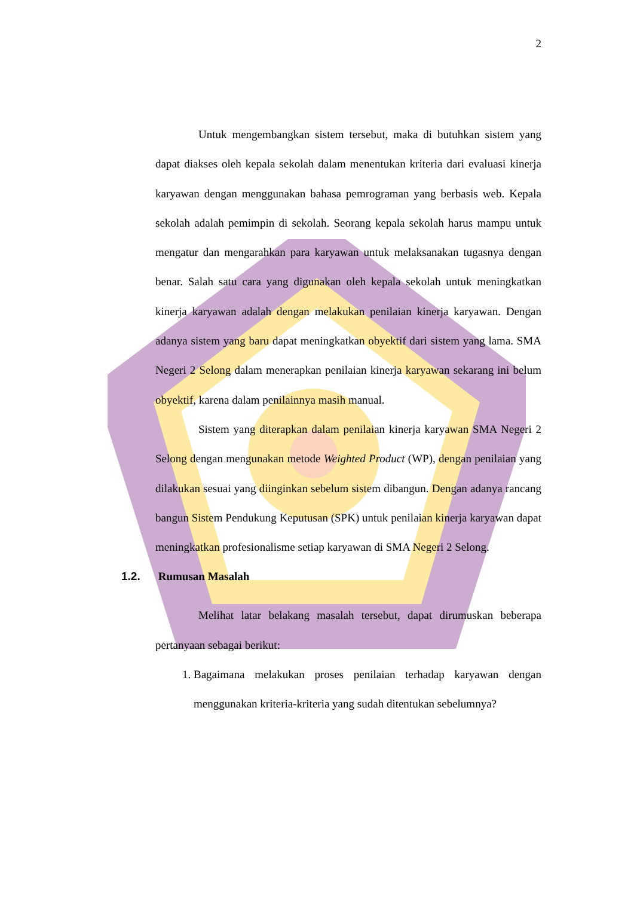2
Untuk mengembangkan sistem tersebut, maka di butuhkan sistem yang dapat diakses oleh kepala sekolah dalam menentukan kriteria dari evaluasi kinerja karyawan dengan menggunakan bahasa pemrograman yang berbasis web. Kepala sekolah adalah pemimpin di sekolah. Seorang kepala sekolah harus mampu untuk mengatur dan mengarahkan para karyawan untuk melaksanakan tugasnya dengan benar. Salah satu cara yang digunakan oleh kepala sekolah untuk meningkatkan kinerja karyawan adalah dengan melakukan penilaian kinerja karyawan. Dengan adanya sistem yang baru dapat meningkatkan obyektif dari sistem yang lama. SMA Negeri 2 Selong dalam menerapkan penilaian kinerja karyawan sekarang ini belum obyektif, karena dalam penilainnya masih manual.
Sistem yang diterapkan dalam penilaian kinerja karyawan SMA Negeri 2 Selong dengan mengunakan metode Weighted Product (WP), dengan penilaian yang dilakukan sesuai yang diinginkan sebelum sistem dibangun. Dengan adanya rancang bangun Sistem Pendukung Keputusan (SPK) untuk penilaian kinerja karyawan dapat meningkatkan profesionalisme setiap karyawan di SMA Negeri 2 Selong.
1.2. Rumusan Masalah
Melihat latar belakang masalah tersebut, dapat dirumuskan beberapa pertanyaan sebagai berikut:
1. Bagaimana melakukan proses penilaian terhadap karyawan dengan menggunakan kriteria-kriteria yang sudah ditentukan sebelumnya?